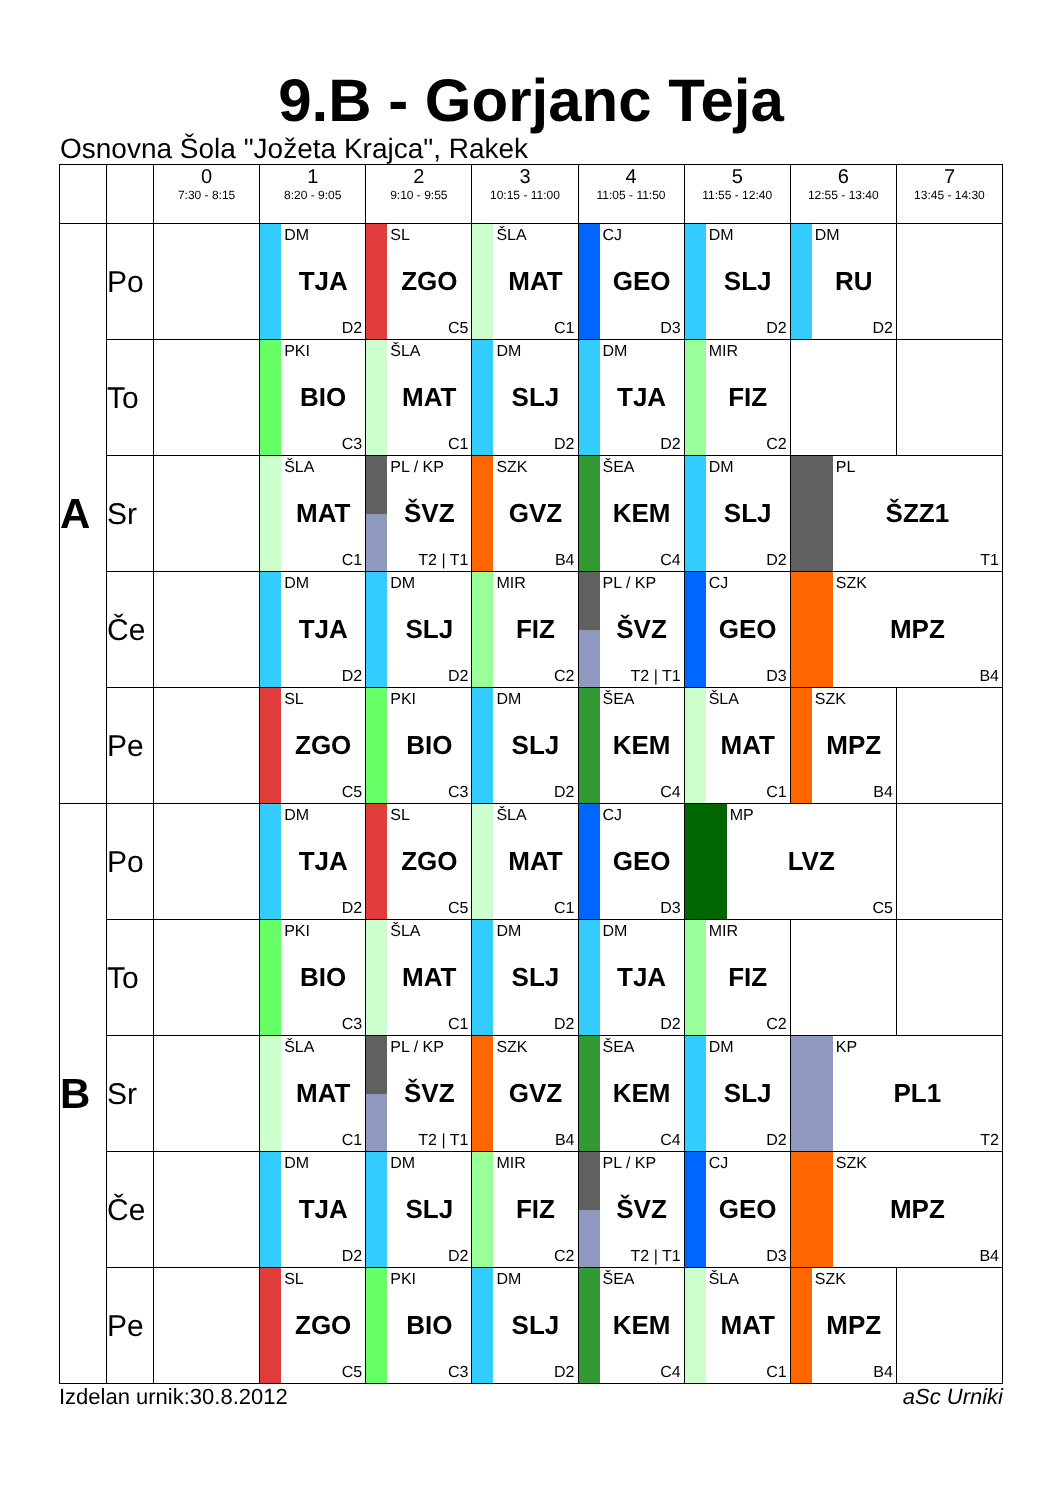9.B - Gorjanc Teja
Osnovna Šola "Jožeta Krajca", Rakek
| | | 0 7:30 - 8:15 | 1 8:20 - 9:05 | 2 9:10 - 9:55 | 3 10:15 - 11:00 | 4 11:05 - 11:50 | 5 11:55 - 12:40 | 6 12:55 - 13:40 | 7 13:45 - 14:30 |
| --- | --- | --- | --- | --- | --- | --- | --- | --- | --- |
| A | Po | | DM TJA D2 | SL ZGO C5 | ŠLA MAT C1 | CJ GEO D3 | DM SLJ D2 | DM RU D2 | |
| | To | | PKI BIO C3 | ŠLA MAT C1 | DM SLJ D2 | DM TJA D2 | MIR FIZ C2 | | |
| | Sr | | ŠLA MAT C1 | PL / KP ŠVZ T2 / T1 | SZK GVZ B4 | ŠEA KEM C4 | DM SLJ D2 | PL ŠZZ1 T1 | |
| | Če | | DM TJA D2 | DM SLJ D2 | MIR FIZ C2 | PL / KP ŠVZ T2 / T1 | CJ GEO D3 | SZK MPZ B4 | |
| | Pe | | SL ZGO C5 | PKI BIO C3 | DM SLJ D2 | ŠEA KEM C4 | ŠLA MAT C1 | SZK MPZ B4 | |
| B | Po | | DM TJA D2 | SL ZGO C5 | ŠLA MAT C1 | CJ GEO D3 | MP LVZ C5 | | |
| | To | | PKI BIO C3 | ŠLA MAT C1 | DM SLJ D2 | DM TJA D2 | MIR FIZ C2 | | |
| | Sr | | ŠLA MAT C1 | PL / KP ŠVZ T2 / T1 | SZK GVZ B4 | ŠEA KEM C4 | DM SLJ D2 | KP PL1 T2 | |
| | Če | | DM TJA D2 | DM SLJ D2 | MIR FIZ C2 | PL / KP ŠVZ T2 / T1 | CJ GEO D3 | SZK MPZ B4 | |
| | Pe | | SL ZGO C5 | PKI BIO C3 | DM SLJ D2 | ŠEA KEM C4 | ŠLA MAT C1 | SZK MPZ B4 | |
Izdelan urnik:30.8.2012 aSc Urniki